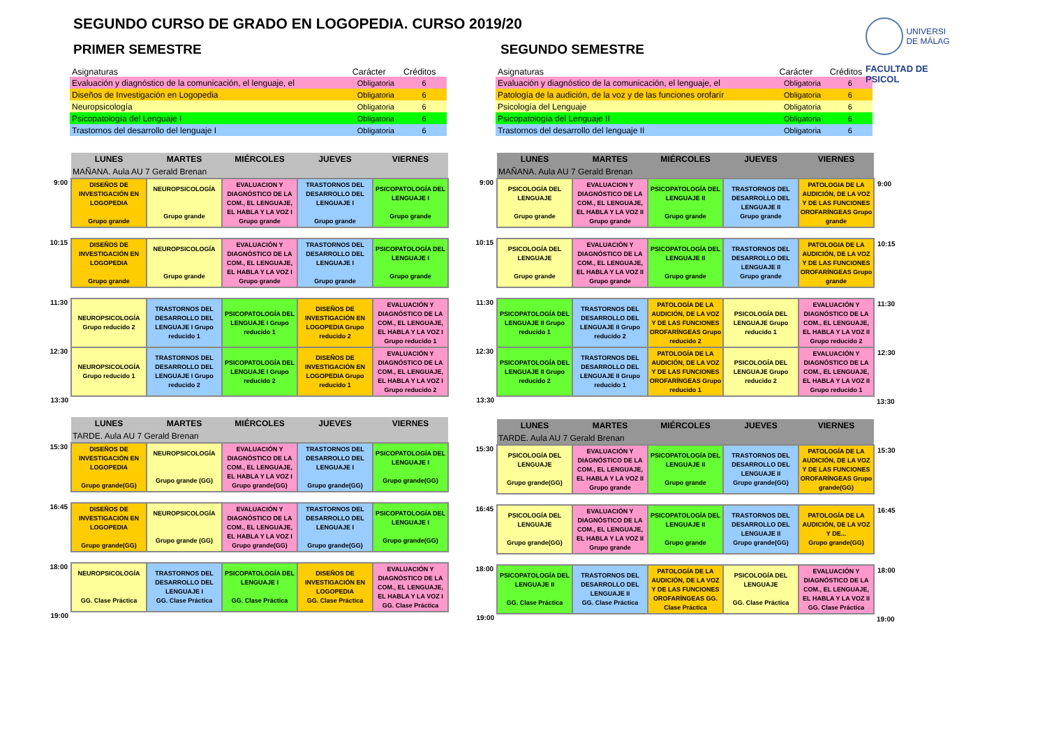UNIVERSI
DE MÁLAG
FACULTAD DE PSICOL
SEGUNDO CURSO DE GRADO EN LOGOPEDIA. CURSO 2019/20
PRIMER SEMESTRE
| Asignaturas | Carácter | Créditos |
| --- | --- | --- |
| Evaluación y diagnóstico de la comunicación, el lenguaje, el | Obligatoria | 6 |
| Diseños de Investigación en Logopedia | Obligatoria | 6 |
| Neuropsicología | Obligatoria | 6 |
| Psicopatología del Lenguaje I | Obligatoria | 6 |
| Trastornos del desarrollo del lenguaje I | Obligatoria | 6 |
| | LUNES | MARTES | MIÉRCOLES | JUEVES | VIERNES |
| --- | --- | --- | --- | --- | --- |
| | MAÑANA. Aula AU 7 Gerald Brenan | | | | |
| 9:00 | DISEÑOS DE INVESTIGACIÓN EN LOGOPEDIA Grupo grande | NEUROPSICOLOGÍA Grupo grande | EVALUACION Y DIAGNÓSTICO DE LA COM., EL LENGUAJE, EL HABLA Y LA VOZ I Grupo grande | TRASTORNOS DEL DESARROLLO DEL LENGUAJE I Grupo grande | PSICOPATOLOGÍA DEL LENGUAJE I Grupo grande |
| 10:15 | DISEÑOS DE INVESTIGACIÓN EN LOGOPEDIA Grupo grande | NEUROPSICOLOGÍA Grupo grande | EVALUACIÓN Y DIAGNÓSTICO DE LA COM., EL LENGUAJE, EL HABLA Y LA VOZ I Grupo grande | TRASTORNOS DEL DESARROLLO DEL LENGUAJE I Grupo grande | PSICOPATOLOGÍA DEL LENGUAJE I Grupo grande |
| 11:30 | NEUROPSICOLOGÍA Grupo reducido 2 | TRASTORNOS DEL DESARROLLO DEL LENGUAJE I Grupo reducido 1 | PSICOPATOLOGÍA DEL LENGUAJE I Grupo reducido 1 | DISEÑOS DE INVESTIGACIÓN EN LOGOPEDIA Grupo reducido 2 | EVALUACIÓN Y DIAGNÓSTICO DE LA COM., EL LENGUAJE, EL HABLA Y LA VOZ I Grupo reducido 1 |
| 12:30 | NEUROPSICOLOGÍA Grupo reducido 1 | TRASTORNOS DEL DESARROLLO DEL LENGUAJE I Grupo reducido 2 | PSICOPATOLOGÍA DEL LENGUAJE I Grupo reducido 2 | DISEÑOS DE INVESTIGACIÓN EN LOGOPEDIA Grupo reducido 1 | EVALUACIÓN Y DIAGNÓSTICO DE LA COM., EL LENGUAJE, EL HABLA Y LA VOZ I Grupo reducido 2 |
| 13:30 | | | | | |
| | LUNES | MARTES | MIÉRCOLES | JUEVES | VIERNES |
| --- | --- | --- | --- | --- | --- |
| | TARDE. Aula AU 7 Gerald Brenan | | | | |
| 15:30 | DISEÑOS DE INVESTIGACIÓN EN LOGOPEDIA Grupo grande(GG) | NEUROPSICOLOGÍA Grupo grande (GG) | EVALUACIÓN Y DIAGNÓSTICO DE LA COM., EL LENGUAJE, EL HABLA Y LA VOZ I Grupo grande(GG) | TRASTORNOS DEL DESARROLLO DEL LENGUAJE I Grupo grande(GG) | PSICOPATOLOGÍA DEL LENGUAJE I Grupo grande(GG) |
| 16:45 | DISEÑOS DE INVESTIGACIÓN EN LOGOPEDIA Grupo grande(GG) | NEUROPSICOLOGÍA Grupo grande (GG) | EVALUACIÓN Y DIAGNÓSTICO DE LA COM., EL LENGUAJE, EL HABLA Y LA VOZ I Grupo grande(GG) | TRASTORNOS DEL DESARROLLO DEL LENGUAJE I Grupo grande(GG) | PSICOPATOLOGÍA DEL LENGUAJE I Grupo grande(GG) |
| 18:00 | NEUROPSICOLOGÍA GG. Clase Práctica | TRASTORNOS DEL DESARROLLO DEL LENGUAJE I GG. Clase Práctica | PSICOPATOLOGÍA DEL LENGUAJE I GG. Clase Práctica | DISEÑOS DE INVESTIGACIÓN EN LOGOPEDIA GG. Clase Práctica | EVALUACIÓN Y DIAGNÓSTICO DE LA COM., EL LENGUAJE, EL HABLA Y LA VOZ I GG. Clase Práctica |
| 19:00 | | | | | |
SEGUNDO SEMESTRE
| Asignaturas | Carácter | Créditos |
| --- | --- | --- |
| Evaluación y diagnóstico de la comunicación, el lenguaje, el | Obligatoria | 6 |
| Patología de la audición, de la voz y de las funciones orofarír | Obligatoria | 6 |
| Psicología del Lenguaje | Obligatoria | 6 |
| Psicopatología del Lenguaje II | Obligatoria | 6 |
| Trastornos del desarrollo del lenguaje II | Obligatoria | 6 |
| | LUNES | MARTES | MIÉRCOLES | JUEVES | VIERNES | |
| --- | --- | --- | --- | --- | --- | --- |
| | MAÑANA. Aula AU 7 Gerald Brenan | | | | | |
| 9:00 | PSICOLOGÍA DEL LENGUAJE Grupo grande | EVALUACION Y DIAGNÓSTICO DE LA COM., EL LENGUAJE, EL HABLA Y LA VOZ II Grupo grande | PSICOPATOLOGÍA DEL LENGUAJE II Grupo grande | TRASTORNOS DEL DESARROLLO DEL LENGUAJE II Grupo grande | PATOLOGIA DE LA AUDICIÓN, DE LA VOZ Y DE LAS FUNCIONES OROFARÍNGEAS Grupo grande | 9:00 |
| 10:15 | PSICOLOGÍA DEL LENGUAJE Grupo grande | EVALUACIÓN Y DIAGNÓSTICO DE LA COM., EL LENGUAJE, EL HABLA Y LA VOZ II Grupo grande | PSICOPATOLOGÍA DEL LENGUAJE II Grupo grande | TRASTORNOS DEL DESARROLLO DEL LENGUAJE II Grupo grande | PATOLOGIA DE LA AUDICIÓN, DE LA VOZ Y DE LAS FUNCIONES OROFARÍNGEAS Grupo grande | 10:15 |
| 11:30 | PSICOPATOLOGÍA DEL LENGUAJE II Grupo reducido 1 | TRASTORNOS DEL DESARROLLO DEL LENGUAJE II Grupo reducido 2 | PATOLOGÍA DE LA AUDICIÓN, DE LA VOZ Y DE LAS FUNCIONES OROFARÍNGEAS Grupo reducido 2 | PSICOLOGÍA DEL LENGUAJE Grupo reducido 1 | EVALUACIÓN Y DIAGNÓSTICO DE LA COM., EL LENGUAJE, EL HABLA Y LA VOZ II Grupo reducido 2 | 11:30 |
| 12:30 | PSICOPATOLOGÍA DEL LENGUAJE II Grupo reducido 2 | TRASTORNOS DEL DESARROLLO DEL LENGUAJE II Grupo reducido 1 | PATOLOGÍA DE LA AUDICIÓN, DE LA VOZ Y DE LAS FUNCIONES OROFARÍNGEAS Grupo reducido 1 | PSICOLOGÍA DEL LENGUAJE Grupo reducido 2 | EVALUACIÓN Y DIAGNÓSTICO DE LA COM., EL LENGUAJE, EL HABLA Y LA VOZ II Grupo reducido 1 | 12:30 |
| 13:30 | | | | | | 13:30 |
| | LUNES | MARTES | MIÉRCOLES | JUEVES | VIERNES | |
| --- | --- | --- | --- | --- | --- | --- |
| | TARDE. Aula AU 7 Gerald Brenan | | | | | |
| 15:30 | PSICOLOGÍA DEL LENGUAJE Grupo grande(GG) | EVALUACIÓN Y DIAGNÓSTICO DE LA COM., EL LENGUAJE, EL HABLA Y LA VOZ II Grupo grande | PSICOPATOLOGÍA DEL LENGUAJE II Grupo grande | TRASTORNOS DEL DESARROLLO DEL LENGUAJE II Grupo grande(GG) | PATOLOGÍA DE LA AUDICIÓN, DE LA VOZ Y DE LAS FUNCIONES OROFARÍNGEAS Grupo grande(GG) | 15:30 |
| 16:45 | PSICOLOGÍA DEL LENGUAJE Grupo grande(GG) | EVALUACIÓN Y DIAGNÓSTICO DE LA COM., EL LENGUAJE, EL HABLA Y LA VOZ II Grupo grande | PSICOPATOLOGÍA DEL LENGUAJE II Grupo grande | TRASTORNOS DEL DESARROLLO DEL LENGUAJE II Grupo grande(GG) | PATOLOGÍA DE LA AUDICIÓN, DE LA VOZ Y DE... Grupo grande(GG) | 16:45 |
| 18:00 | PSICOPATOLOGÍA DEL LENGUAJE II GG. Clase Práctica | TRASTORNOS DEL DESARROLLO DEL LENGUAJE II GG. Clase Práctica | PATOLOGÍA DE LA AUDICIÓN, DE LA VOZ Y DE LAS FUNCIONES OROFARÍNGEAS GG. Clase Práctica | PSICOLOGÍA DEL LENGUAJE GG. Clase Práctica | EVALUACIÓN Y DIAGNÓSTICO DE LA COM., EL LENGUAJE, EL HABLA Y LA VOZ II GG. Clase Práctica | 18:00 |
| 19:00 | | | | | | 19:00 |